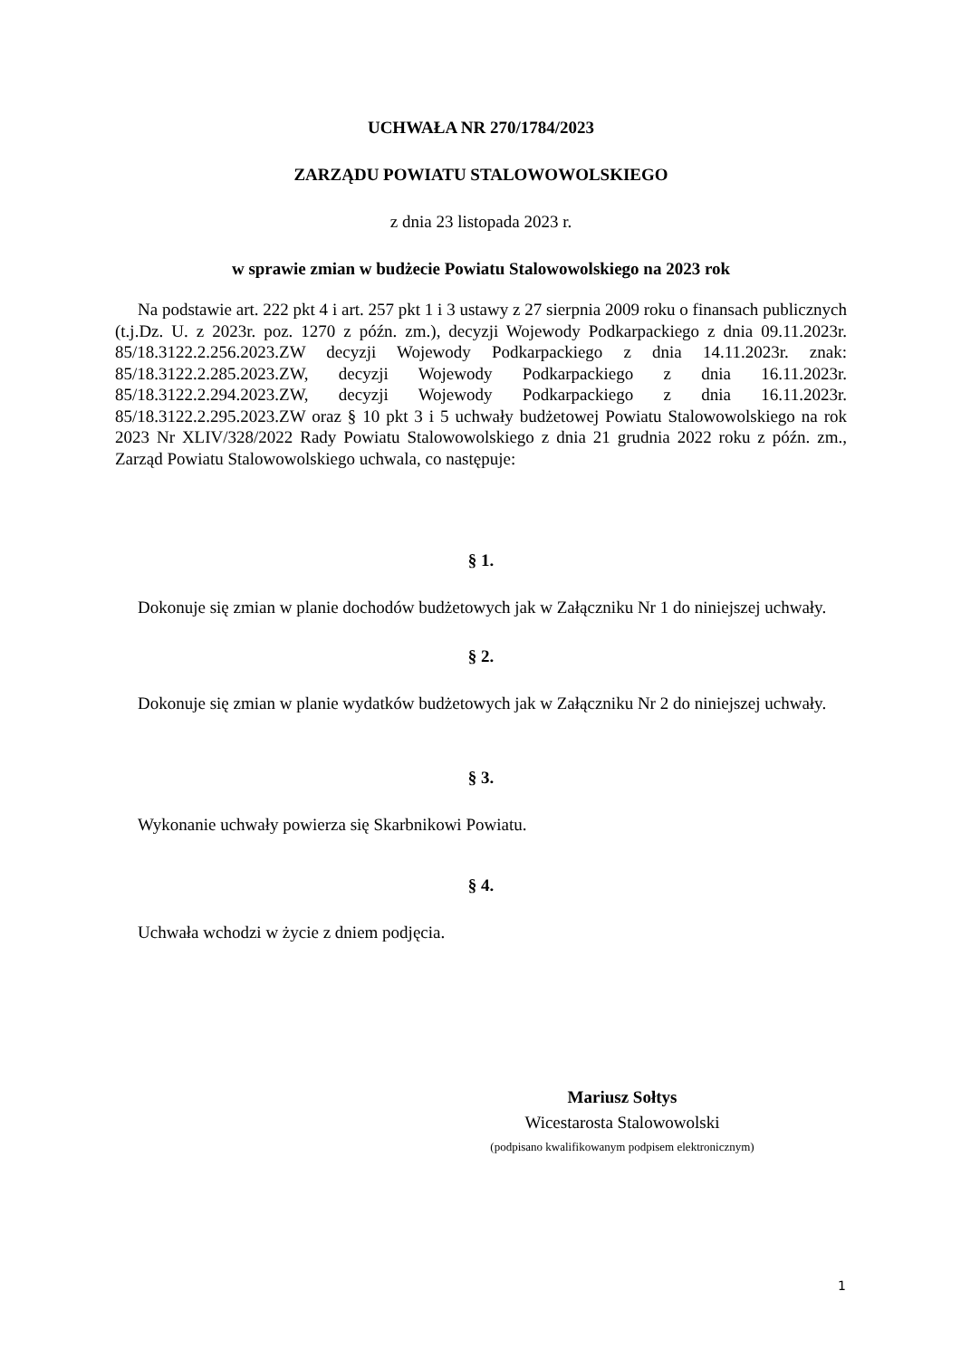UCHWAŁA NR 270/1784/2023
ZARZĄDU POWIATU STALOWOWOLSKIEGO
z dnia 23 listopada 2023 r.
w sprawie zmian w budżecie Powiatu Stalowowolskiego na 2023 rok
Na podstawie art. 222 pkt 4 i art. 257 pkt 1 i 3 ustawy z 27 sierpnia 2009 roku o finansach publicznych (t.j.Dz. U. z 2023r. poz. 1270 z późn. zm.), decyzji Wojewody Podkarpackiego z dnia 09.11.2023r. 85/18.3122.2.256.2023.ZW decyzji Wojewody Podkarpackiego z dnia 14.11.2023r. znak: 85/18.3122.2.285.2023.ZW, decyzji Wojewody Podkarpackiego z dnia 16.11.2023r. 85/18.3122.2.294.2023.ZW, decyzji Wojewody Podkarpackiego z dnia 16.11.2023r. 85/18.3122.2.295.2023.ZW oraz § 10 pkt 3 i 5 uchwały budżetowej Powiatu Stalowowolskiego na rok 2023 Nr XLIV/328/2022 Rady Powiatu Stalowowolskiego z dnia 21 grudnia 2022 roku z późn. zm., Zarząd Powiatu Stalowowolskiego uchwala, co następuje:
§ 1.
Dokonuje się zmian w planie dochodów budżetowych jak w Załączniku Nr 1 do niniejszej uchwały.
§ 2.
Dokonuje się zmian w planie wydatków budżetowych jak w Załączniku Nr 2 do niniejszej uchwały.
§ 3.
Wykonanie uchwały powierza się Skarbnikowi Powiatu.
§ 4.
Uchwała wchodzi w życie z dniem podjęcia.
Mariusz Sołtys
Wicestarosta Stalowowolski
(podpisano kwalifikowanym podpisem elektronicznym)
1